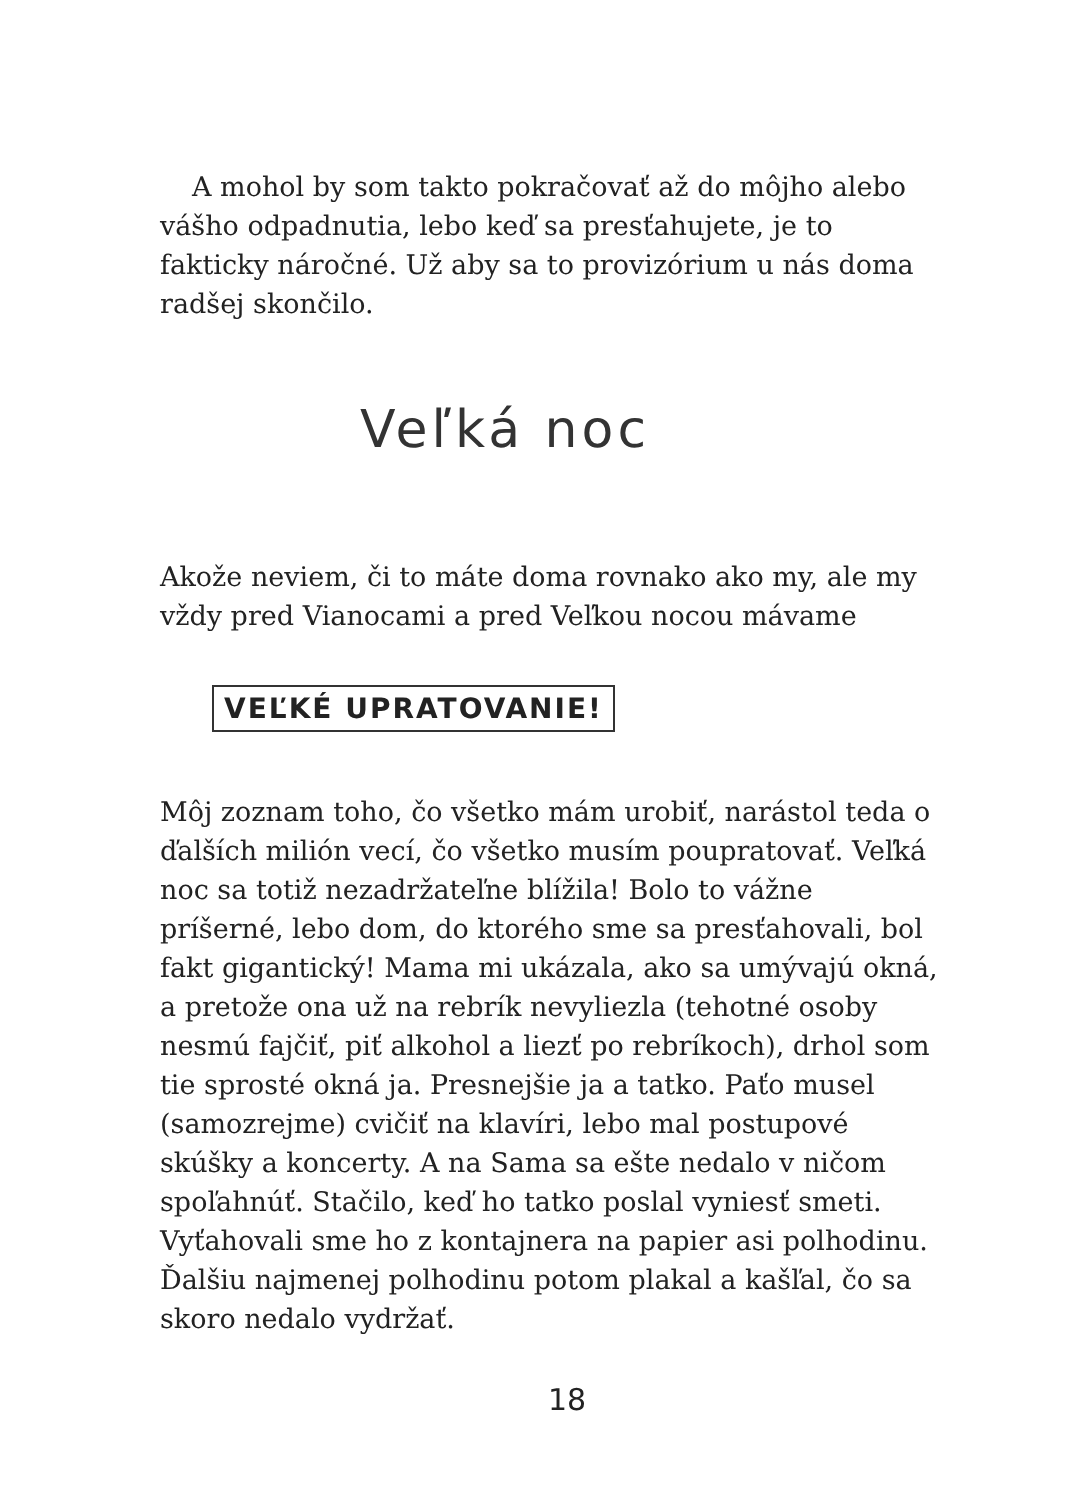A mohol by som takto pokračovať až do môjho alebo vášho odpadnutia, lebo keď sa presťahujete, je to fakticky náročné. Už aby sa to provizórium u nás doma radšej skončilo.
Veľká noc
Akože neviem, či to máte doma rovnako ako my, ale my vždy pred Vianocami a pred Veľkou nocou mávame
VEĽKÉ UPRATOVANIE!
Môj zoznam toho, čo všetko mám urobiť, narástol teda o ďalších milión vecí, čo všetko musím poupratovať. Veľká noc sa totiž nezadržateľne blížila! Bolo to vážne príšerné, lebo dom, do ktorého sme sa presťahovali, bol fakt gigantický! Mama mi ukázala, ako sa umývajú okná, a pretože ona už na rebrík nevyliezla (tehotné osoby nesmú fajčiť, piť alkohol a liezť po rebríkoch), drhol som tie sprosté okná ja. Presnejšie ja a tatko. Paťo musel (samozrejme) cvičiť na klavíri, lebo mal postupové skúšky a koncerty. A na Sama sa ešte nedalo v ničom spoľahnúť. Stačilo, keď ho tatko poslal vyniesť smeti. Vyťahovali sme ho z kontajnera na papier asi polhodinu. Ďalšiu najmenej polhodinu potom plakal a kašľal, čo sa skoro nedalo vydržať.
18